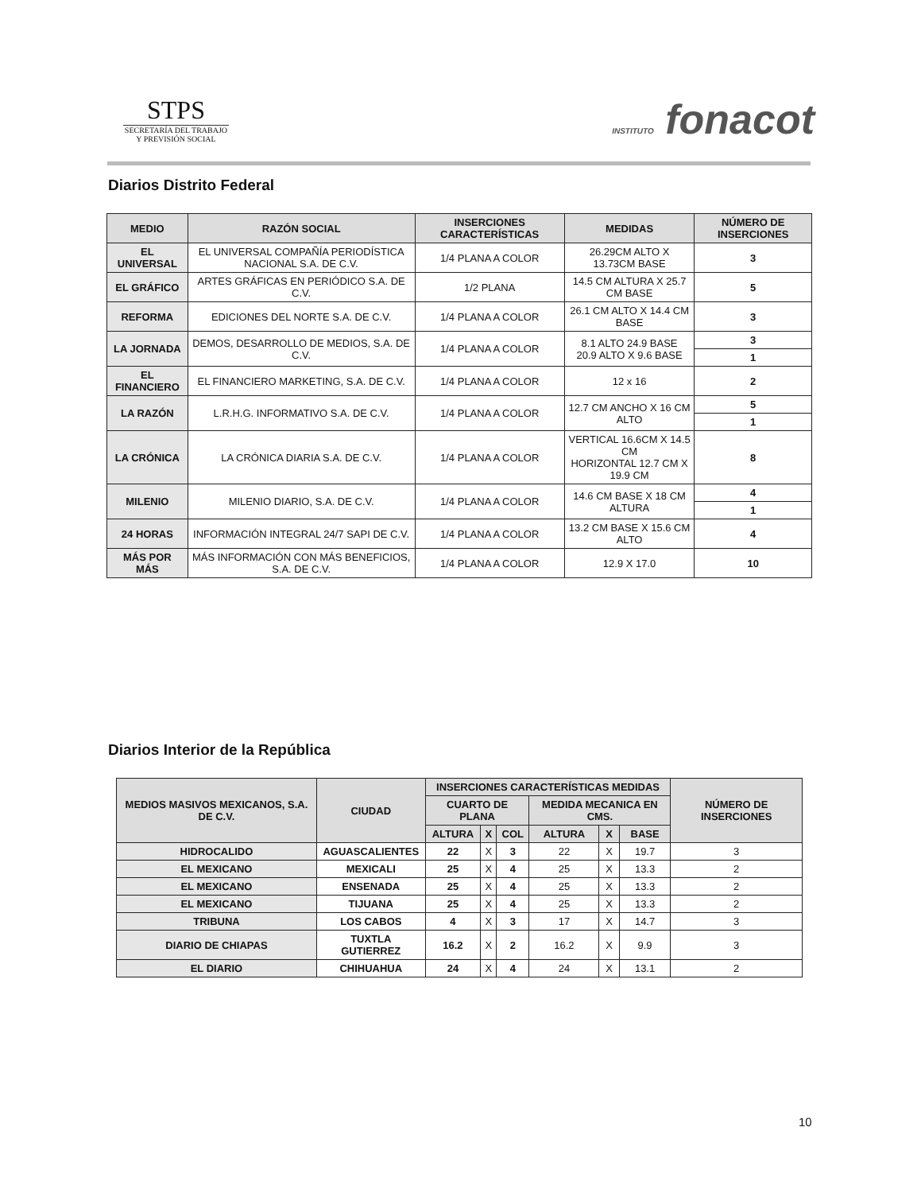STPS
SECRETARÍA DEL TRABAJO
Y PREVISIÓN SOCIAL
INSTITUTO fonacot
Diarios Distrito Federal
| MEDIO | RAZÓN SOCIAL | INSERCIONES CARACTERÍSTICAS | MEDIDAS | NÚMERO DE INSERCIONES |
| --- | --- | --- | --- | --- |
| EL UNIVERSAL | EL UNIVERSAL COMPAÑÍA PERIODÍSTICA NACIONAL S.A. DE C.V. | 1/4 PLANA A COLOR | 26.29CM ALTO X 13.73CM BASE | 3 |
| EL GRÁFICO | ARTES GRÁFICAS EN PERIÓDICO S.A. DE C.V. | 1/2 PLANA | 14.5 CM ALTURA X 25.7 CM BASE | 5 |
| REFORMA | EDICIONES DEL NORTE S.A. DE C.V. | 1/4 PLANA A COLOR | 26.1 CM ALTO X 14.4 CM BASE | 3 |
| LA JORNADA | DEMOS, DESARROLLO DE MEDIOS, S.A. DE C.V. | 1/4 PLANA A COLOR | 8.1 ALTO 24.9 BASE 20.9 ALTO X 9.6 BASE | 3 |
| | | | | 1 |
| EL FINANCIERO | EL FINANCIERO MARKETING, S.A. DE C.V. | 1/4 PLANA A COLOR | 12 x 16 | 2 |
| LA RAZÓN | L.R.H.G. INFORMATIVO S.A. DE C.V. | 1/4 PLANA A COLOR | 12.7 CM ANCHO X 16 CM ALTO | 5 |
| | | | | 1 |
| LA CRÓNICA | LA CRÓNICA DIARIA S.A. DE C.V. | 1/4 PLANA A COLOR | VERTICAL 16.6CM X 14.5 CM HORIZONTAL 12.7 CM X 19.9 CM | 8 |
| MILENIO | MILENIO DIARIO, S.A. DE C.V. | 1/4 PLANA A COLOR | 14.6 CM BASE X 18 CM ALTURA | 4 |
| | | | | 1 |
| 24 HORAS | INFORMACIÓN INTEGRAL 24/7 SAPI DE C.V. | 1/4 PLANA A COLOR | 13.2 CM BASE X 15.6 CM ALTO | 4 |
| MÁS POR MÁS | MÁS INFORMACIÓN CON MÁS BENEFICIOS, S.A. DE C.V. | 1/4 PLANA A COLOR | 12.9 X 17.0 | 10 |
Diarios Interior de la República
| MEDIOS MASIVOS MEXICANOS, S.A. DE C.V. | CIUDAD | INSERCIONES CARACTERÍSTICAS MEDIDAS | | | | | | NÚMERO DE INSERCIONES |
| --- | --- | --- | --- | --- | --- | --- | --- | --- |
| | | CUARTO DE PLANA | | | MEDIDA MECANICA EN CMS. | | | |
| | | ALTURA | X | COL | ALTURA | X | BASE | |
| HIDROCALIDO | AGUASCALIENTES | 22 | X | 3 | 22 | X | 19.7 | 3 |
| EL MEXICANO | MEXICALI | 25 | X | 4 | 25 | X | 13.3 | 2 |
| EL MEXICANO | ENSENADA | 25 | X | 4 | 25 | X | 13.3 | 2 |
| EL MEXICANO | TIJUANA | 25 | X | 4 | 25 | X | 13.3 | 2 |
| TRIBUNA | LOS CABOS | 4 | X | 3 | 17 | X | 14.7 | 3 |
| DIARIO DE CHIAPAS | TUXTLA GUTIERREZ | 16.2 | X | 2 | 16.2 | X | 9.9 | 3 |
| EL DIARIO | CHIHUAHUA | 24 | X | 4 | 24 | X | 13.1 | 2 |
10